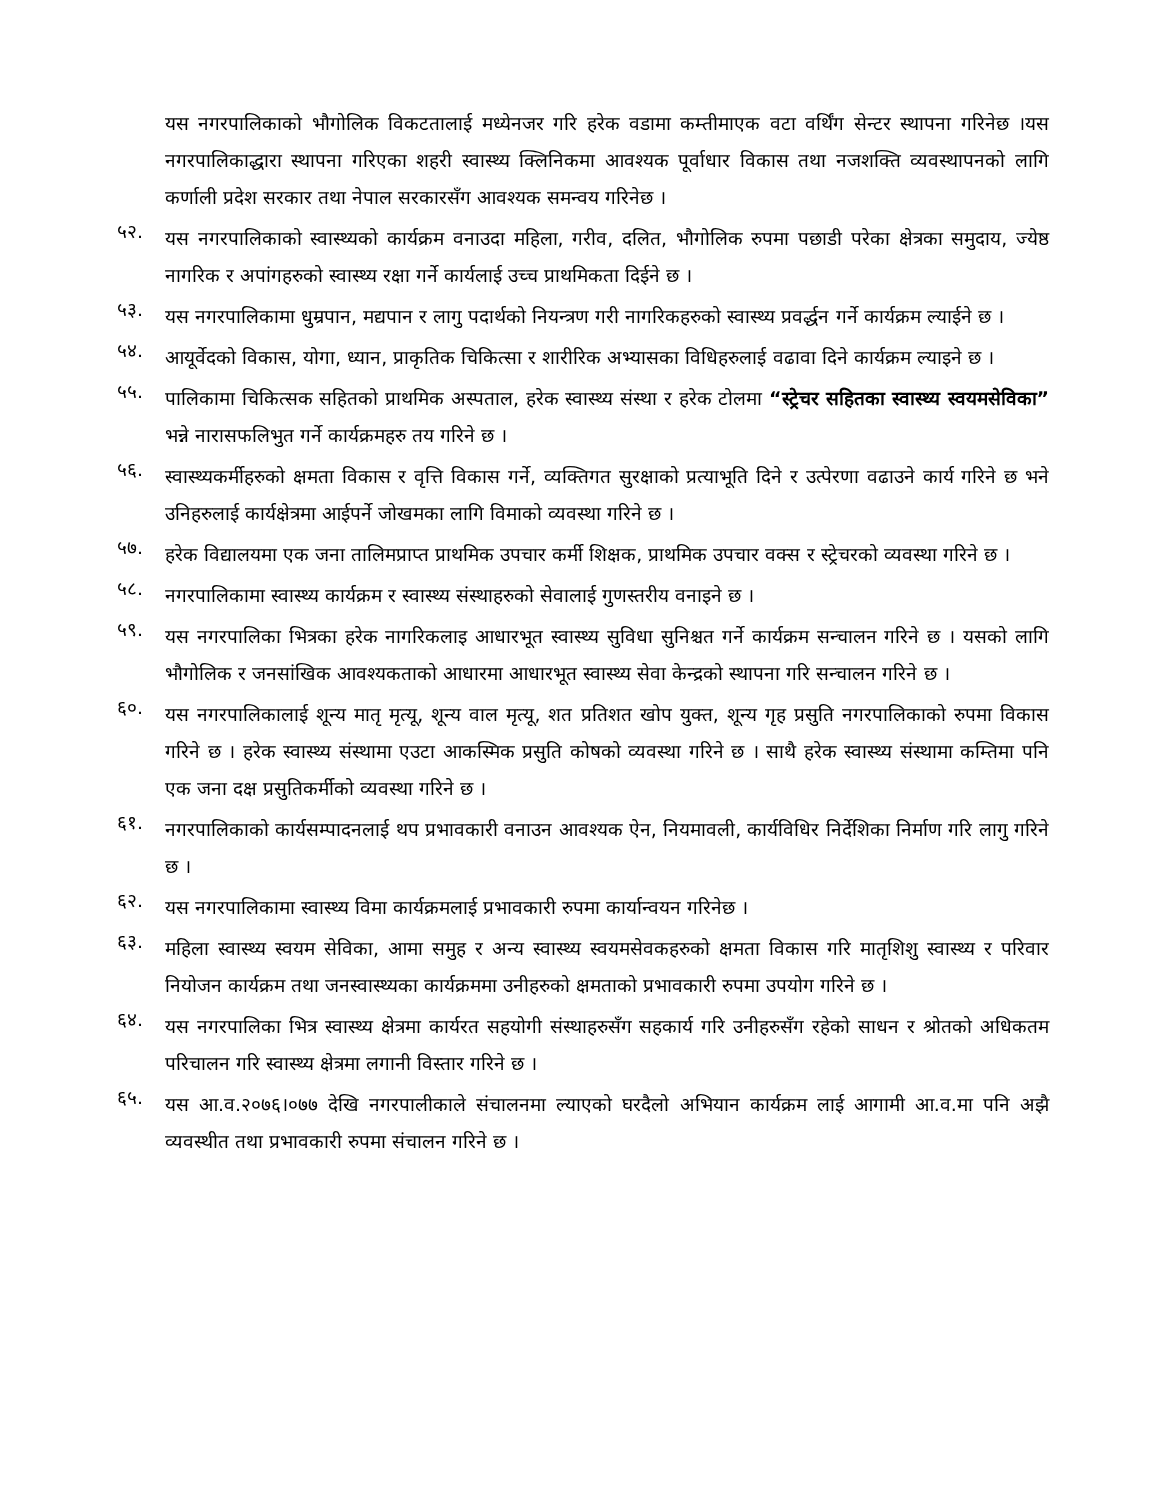यस नगरपालिकाको भौगोलिक विकटतालाई मध्येनजर गरि हरेक वडामा कम्तीमाएक वटा वर्थिंग सेन्टर स्थापना गरिनेछ ।यस नगरपालिकाद्धारा स्थापना गरिएका शहरी स्वास्थ्य क्लिनिकमा आवश्यक पूर्वाधार विकास तथा नजशक्ति व्यवस्थापनको लागि कर्णाली प्रदेश सरकार तथा नेपाल सरकारसँग आवश्यक समन्वय गरिनेछ ।
५२. यस नगरपालिकाको स्वास्थ्यको कार्यक्रम वनाउदा महिला, गरीव, दलित, भौगोलिक रुपमा पछाडी परेका क्षेत्रका समुदाय, ज्येष्ठ नागरिक र अपांगहरुको स्वास्थ्य रक्षा गर्ने कार्यलाई उच्च प्राथमिकता दिईने छ ।
५३. यस नगरपालिकामा धुम्रपान, मद्यपान र लागु पदार्थको नियन्त्रण गरी नागरिकहरुको स्वास्थ्य प्रवर्द्धन गर्ने कार्यक्रम ल्याईने छ ।
५४. आयूर्वेदको विकास, योगा, ध्यान, प्राकृतिक चिकित्सा र शारीरिक अभ्यासका विधिहरुलाई वढावा दिने कार्यक्रम ल्याइने छ ।
५५. पालिकामा चिकित्सक सहितको प्राथमिक अस्पताल, हरेक स्वास्थ्य संस्था र हरेक टोलमा “स्ट्रेचर सहितका स्वास्थ्य स्वयमसेविका” भन्ने नारासफलिभुत गर्ने कार्यक्रमहरु तय गरिने छ ।
५६. स्वास्थ्यकर्मीहरुको क्षमता विकास र वृत्ति विकास गर्ने, व्यक्तिगत सुरक्षाको प्रत्याभूति दिने र उत्पेरणा वढाउने कार्य गरिने छ भने उनिहरुलाई कार्यक्षेत्रमा आईपर्ने जोखमका लागि विमाको व्यवस्था गरिने छ ।
५७. हरेक विद्यालयमा एक जना तालिमप्राप्त प्राथमिक उपचार कर्मी शिक्षक, प्राथमिक उपचार वक्स र स्ट्रेचरको व्यवस्था गरिने छ ।
५८. नगरपालिकामा स्वास्थ्य कार्यक्रम र स्वास्थ्य संस्थाहरुको सेवालाई गुणस्तरीय वनाइने छ ।
५९. यस नगरपालिका भित्रका हरेक नागरिकलाइ आधारभूत स्वास्थ्य सुविधा सुनिश्चत गर्ने कार्यक्रम सन्चालन गरिने छ । यसको लागि भौगोलिक र जनसांखिक आवश्यकताको आधारमा आधारभूत स्वास्थ्य सेवा केन्द्रको स्थापना गरि सन्चालन गरिने छ ।
६०. यस नगरपालिकालाई शून्य मातृ मृत्यू, शून्य वाल मृत्यू, शत प्रतिशत खोप युक्त, शून्य गृह प्रसुति नगरपालिकाको रुपमा विकास गरिने छ । हरेक स्वास्थ्य संस्थामा एउटा आकस्मिक प्रसुति कोषको व्यवस्था गरिने छ । साथै हरेक स्वास्थ्य संस्थामा कम्तिमा पनि एक जना दक्ष प्रसुतिकर्मीको व्यवस्था गरिने छ ।
६१. नगरपालिकाको कार्यसम्पादनलाई थप प्रभावकारी वनाउन आवश्यक ऐन, नियमावली, कार्यविधिर निर्देशिका निर्माण गरि लागु गरिने छ ।
६२. यस नगरपालिकामा स्वास्थ्य विमा कार्यक्रमलाई प्रभावकारी रुपमा कार्यान्वयन गरिनेछ ।
६३. महिला स्वास्थ्य स्वयम सेविका, आमा समुह र अन्य स्वास्थ्य स्वयमसेवकहरुको क्षमता विकास गरि मातृशिशु स्वास्थ्य र परिवार नियोजन कार्यक्रम तथा जनस्वास्थ्यका कार्यक्रममा उनीहरुको क्षमताको प्रभावकारी रुपमा उपयोग गरिने छ ।
६४. यस नगरपालिका भित्र स्वास्थ्य क्षेत्रमा कार्यरत सहयोगी संस्थाहरुसँग सहकार्य गरि उनीहरुसँग रहेको साधन र श्रोतको अधिकतम परिचालन गरि स्वास्थ्य क्षेत्रमा लगानी विस्तार गरिने छ ।
६५. यस आ.व.२०७६।०७७ देखि नगरपालीकाले संचालनमा ल्याएको घरदैलो अभियान कार्यक्रम लाई आगामी आ.व.मा पनि अझै व्यवस्थीत तथा प्रभावकारी रुपमा संचालन गरिने छ ।